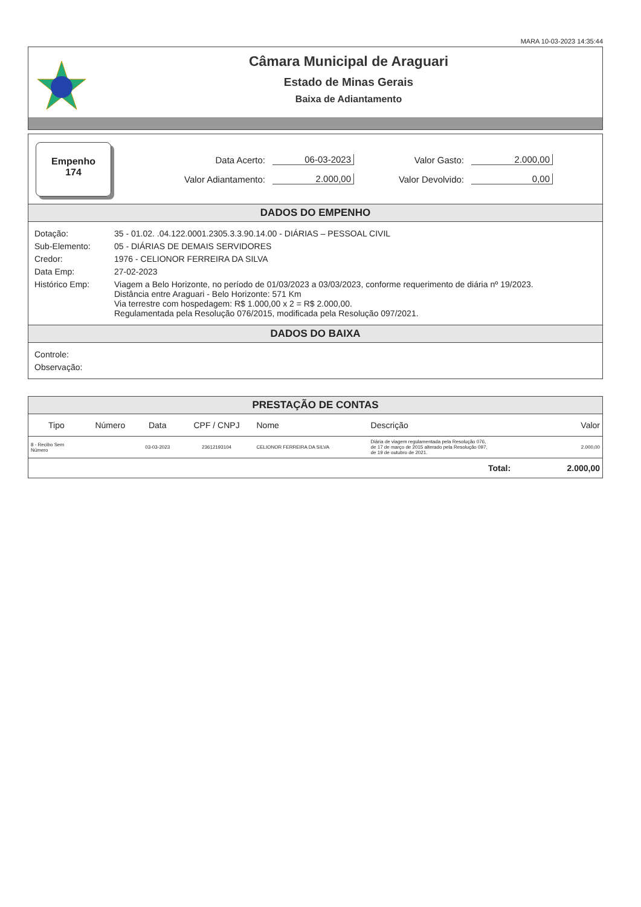MARA 10-03-2023 14:35:44
Câmara Municipal de Araguari
Estado de Minas Gerais
Baixa de Adiantamento
Empenho
174
Data Acerto: 06-03-2023 Valor Gasto: 2.000,00 Valor Adiantamento: 2.000,00 Valor Devolvido: 0,00
DADOS DO EMPENHO
Dotação: 35 - 01.02. .04.122.0001.2305.3.3.90.14.00 - DIÁRIAS – PESSOAL CIVIL
Sub-Elemento: 05 - DIÁRIAS DE DEMAIS SERVIDORES
Credor: 1976 - CELIONOR FERREIRA DA SILVA
Data Emp: 27-02-2023
Histórico Emp: Viagem a Belo Horizonte, no período de 01/03/2023 a 03/03/2023, conforme requerimento de diária nº 19/2023.
Distância entre Araguari - Belo Horizonte: 571 Km
Via terrestre com hospedagem: R$ 1.000,00 x 2 = R$ 2.000,00.
Regulamentada pela Resolução 076/2015, modificada pela Resolução 097/2021.
DADOS DO BAIXA
Controle:
Observação:
PRESTAÇÃO DE CONTAS
| Tipo | Número | Data | CPF / CNPJ | Nome | Descrição | Valor |
| --- | --- | --- | --- | --- | --- | --- |
| 8 - Recibo Sem Número | | 03-03-2023 | 23612193104 | CELIONOR FERREIRA DA SILVA | Diária de viagem regulamentada pela Resolução 076, de 17 de março de 2015 alterado pela Resolução 097, de 19 de outubro de 2021. | 2.000,00 |
| Total: | | | | | | 2.000,00 |